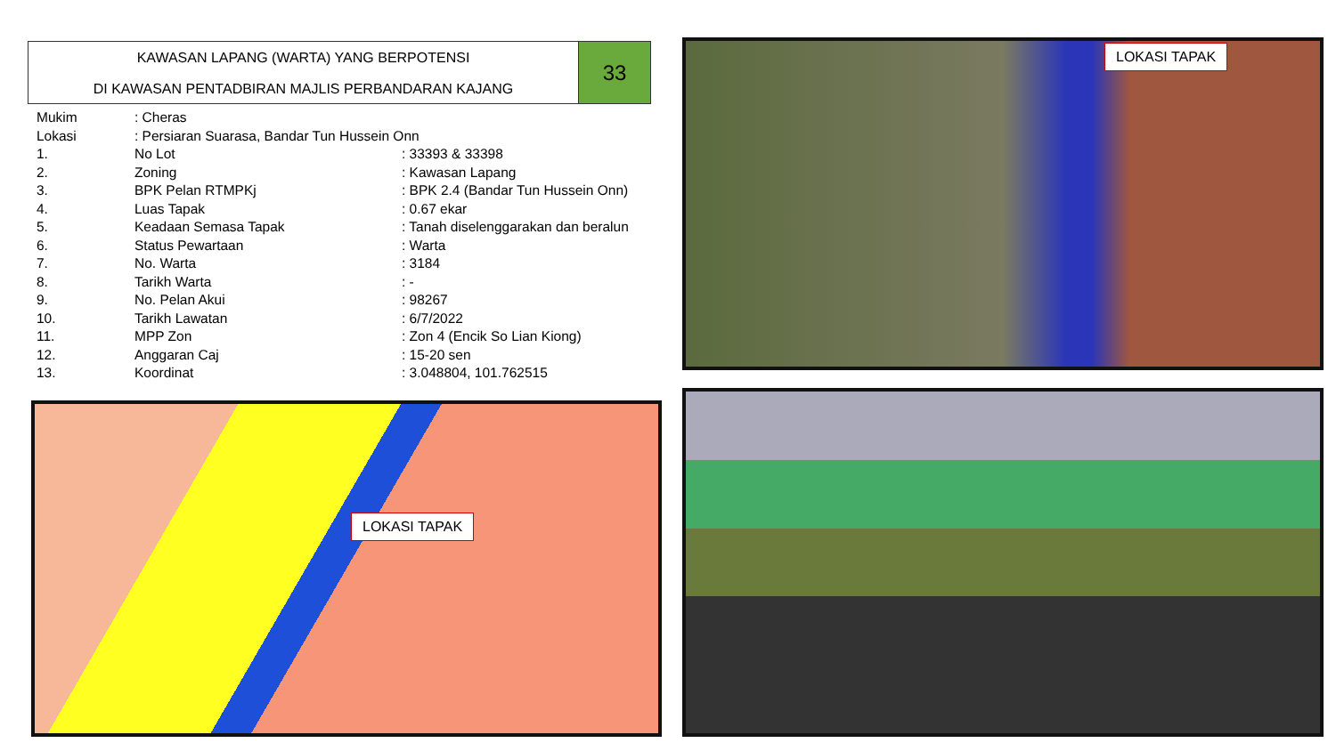KAWASAN LAPANG (WARTA) YANG BERPOTENSI
DI KAWASAN PENTADBIRAN MAJLIS PERBANDARAN KAJANG
33
| Mukim | : Cheras | |
| Lokasi | : Persiaran Suarasa, Bandar Tun Hussein Onn | |
| 1. | No Lot | : 33393 & 33398 |
| 2. | Zoning | : Kawasan Lapang |
| 3. | BPK Pelan RTMPKj | : BPK 2.4 (Bandar Tun Hussein Onn) |
| 4. | Luas Tapak | : 0.67 ekar |
| 5. | Keadaan Semasa Tapak | : Tanah diselenggarakan dan beralun |
| 6. | Status Pewartaan | : Warta |
| 7. | No. Warta | : 3184 |
| 8. | Tarikh Warta | : - |
| 9. | No. Pelan Akui | : 98267 |
| 10. | Tarikh Lawatan | : 6/7/2022 |
| 11. | MPP Zon | : Zon 4 (Encik So Lian Kiong) |
| 12. | Anggaran Caj | : 15-20 sen |
| 13. | Koordinat | : 3.048804, 101.762515 |
LOKASI TAPAK
LOKASI TAPAK